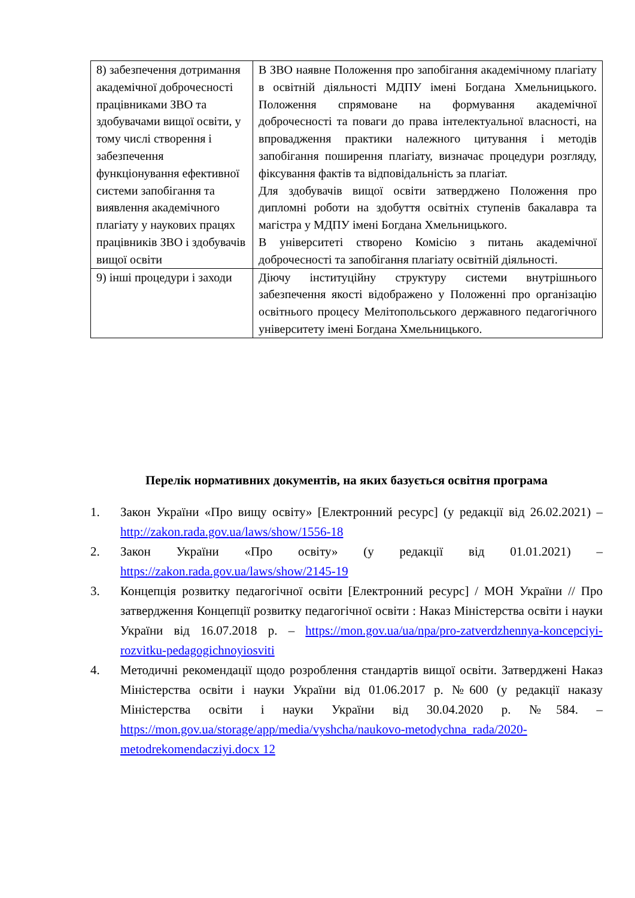| 8) забезпечення дотримання академічної доброчесності працівниками ЗВО та здобувачами вищої освіти, у тому числі створення і забезпечення функціонування ефективної системи запобігання та виявлення академічного плагіату у наукових працях працівників ЗВО і здобувачів вищої освіти | В ЗВО наявне Положення про запобігання академічному плагіату в освітній діяльності МДПУ імені Богдана Хмельницького. Положення спрямоване на формування академічної доброчесності та поваги до права інтелектуальної власності, на впровадження практики належного цитування і методів запобігання поширення плагіату, визначає процедури розгляду, фіксування фактів та відповідальність за плагіат. Для здобувачів вищої освіти затверджено Положення про дипломні роботи на здобуття освітніх ступенів бакалавра та магістра у МДПУ імені Богдана Хмельницького. В університеті створено Комісію з питань академічної доброчесності та запобігання плагіату освітній діяльності. |
| 9) інші процедури і заходи | Діючу інституційну структуру системи внутрішнього забезпечення якості відображено у Положенні про організацію освітнього процесу Мелітопольського державного педагогічного університету імені Богдана Хмельницького. |
Перелік нормативних документів, на яких базується освітня програма
1. Закон України «Про вищу освіту» [Електронний ресурс] (у редакції від 26.02.2021) – http://zakon.rada.gov.ua/laws/show/1556-18
2. Закон України «Про освіту» (у редакції від 01.01.2021) – https://zakon.rada.gov.ua/laws/show/2145-19
3. Концепція розвитку педагогічної освіти [Електронний ресурс] / МОН України // Про затвердження Концепції розвитку педагогічної освіти : Наказ Міністерства освіти і науки України від 16.07.2018 р. – https://mon.gov.ua/ua/npa/pro-zatverdzhennya-koncepciyi-rozvitku-pedagogichnoyiosviti
4. Методичні рекомендації щодо розроблення стандартів вищої освіти. Затверджені Наказ Міністерства освіти і науки України від 01.06.2017 р. №600 (у редакції наказу Міністерства освіти і науки України від 30.04.2020 р. №584. – https://mon.gov.ua/storage/app/media/vyshcha/naukovo-metodychna_rada/2020-metodrekomendacziyi.docx 12